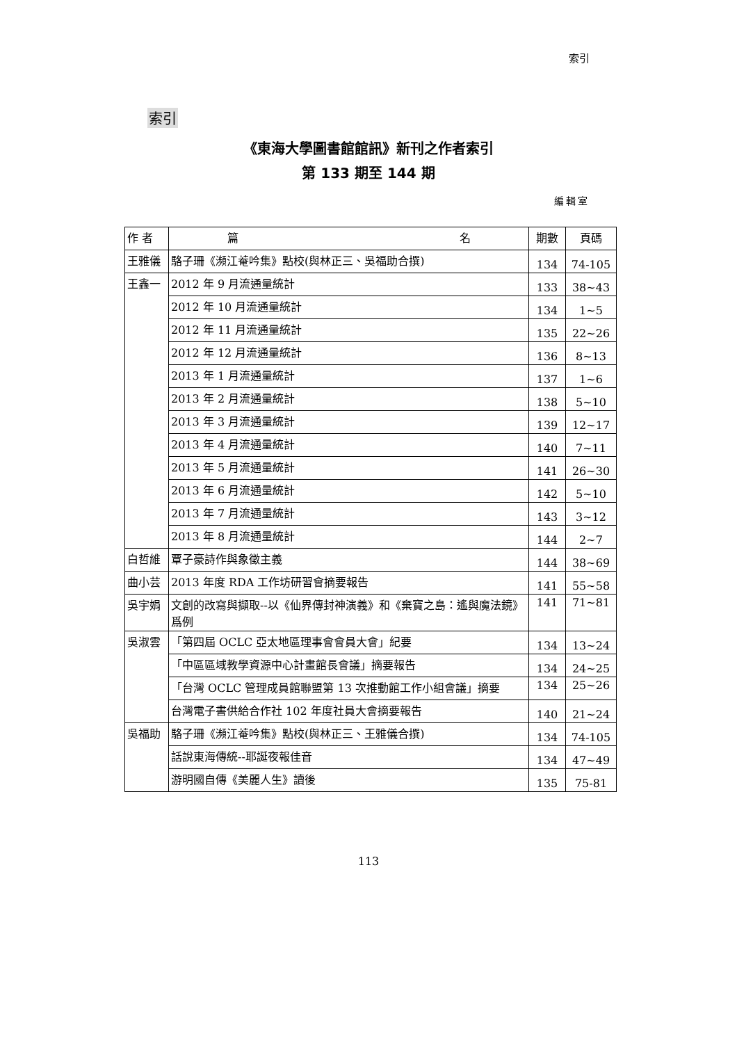索引
索引
《東海大學圖書館館訊》新刊之作者索引
第 133 期至 144 期
編輯室
| 作 者 | 篇 名 | 期數 | 頁碼 |
| --- | --- | --- | --- |
| 王雅儀 | 駱子珊《瀕江菴吟集》點校(與林正三、吳福助合撰) | 134 | 74-105 |
| 王鑫一 | 2012 年 9 月流通量統計 | 133 | 38~43 |
| | 2012 年 10 月流通量統計 | 134 | 1~5 |
| | 2012 年 11 月流通量統計 | 135 | 22~26 |
| | 2012 年 12 月流通量統計 | 136 | 8~13 |
| | 2013 年 1 月流通量統計 | 137 | 1~6 |
| | 2013 年 2 月流通量統計 | 138 | 5~10 |
| | 2013 年 3 月流通量統計 | 139 | 12~17 |
| | 2013 年 4 月流通量統計 | 140 | 7~11 |
| | 2013 年 5 月流通量統計 | 141 | 26~30 |
| | 2013 年 6 月流通量統計 | 142 | 5~10 |
| | 2013 年 7 月流通量統計 | 143 | 3~12 |
| | 2013 年 8 月流通量統計 | 144 | 2~7 |
| 白哲維 | 覃子豪詩作與象徵主義 | 144 | 38~69 |
| 曲小芸 | 2013 年度 RDA 工作坊研習會摘要報告 | 141 | 55~58 |
| 吳宇娟 | 文創的改寫與擷取--以《仙界傳封神演義》和《棄寶之島：遙與魔法鏡》爲例 | 141 | 71~81 |
| 吳淑雲 | 「第四屆 OCLC 亞太地區理事會會員大會」紀要 | 134 | 13~24 |
| | 「中區區域教學資源中心計畫館長會議」摘要報告 | 134 | 24~25 |
| | 「台灣 OCLC 管理成員館聯盟第 13 次推動館工作小組會議」摘要 | 134 | 25~26 |
| | 台灣電子書供給合作社 102 年度社員大會摘要報告 | 140 | 21~24 |
| 吳福助 | 駱子珊《瀕江菴吟集》點校(與林正三、王雅儀合撰) | 134 | 74-105 |
| | 話說東海傳統--耶誕夜報佳音 | 134 | 47~49 |
| | 游明國自傳《美麗人生》讀後 | 135 | 75-81 |
113